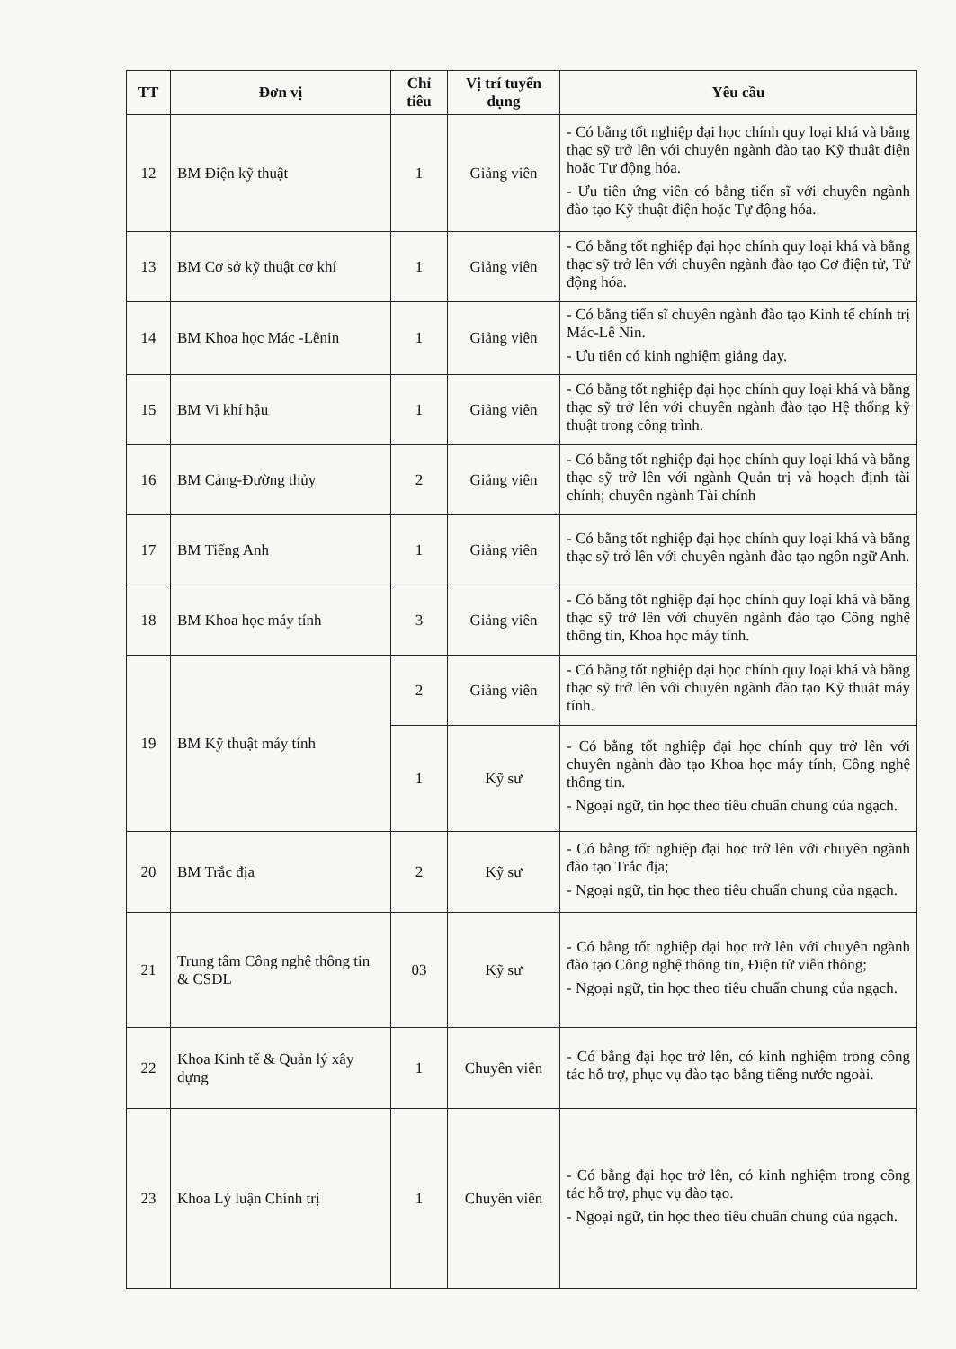| TT | Đơn vị | Chỉ tiêu | Vị trí tuyển dụng | Yêu cầu |
| --- | --- | --- | --- | --- |
| 12 | BM Điện kỹ thuật | 1 | Giảng viên | - Có bằng tốt nghiệp đại học chính quy loại khá và bằng thạc sỹ trở lên với chuyên ngành đào tạo Kỹ thuật điện hoặc Tự động hóa. - Ưu tiên ứng viên có bằng tiến sĩ với chuyên ngành đào tạo Kỹ thuật điện hoặc Tự động hóa. |
| 13 | BM Cơ sở kỹ thuật cơ khí | 1 | Giảng viên | - Có bằng tốt nghiệp đại học chính quy loại khá và bằng thạc sỹ trở lên với chuyên ngành đào tạo Cơ điện tử, Tử động hóa. |
| 14 | BM Khoa học Mác -Lênin | 1 | Giảng viên | - Có bằng tiến sĩ chuyên ngành đào tạo Kinh tế chính trị Mác-Lê Nin. - Ưu tiên có kinh nghiệm giảng dạy. |
| 15 | BM Vi khí hậu | 1 | Giảng viên | - Có bằng tốt nghiệp đại học chính quy loại khá và bằng thạc sỹ trở lên với chuyên ngành đào tạo Hệ thống kỹ thuật trong công trình. |
| 16 | BM Cảng-Đường thủy | 2 | Giảng viên | - Có bằng tốt nghiệp đại học chính quy loại khá và bằng thạc sỹ trở lên với ngành Quản trị và hoạch định tài chính; chuyên ngành Tài chính |
| 17 | BM Tiếng Anh | 1 | Giảng viên | - Có bằng tốt nghiệp đại học chính quy loại khá và bằng thạc sỹ trở lên với chuyên ngành đào tạo ngôn ngữ Anh. |
| 18 | BM Khoa học máy tính | 3 | Giảng viên | - Có bằng tốt nghiệp đại học chính quy loại khá và bằng thạc sỹ trở lên với chuyên ngành đào tạo Công nghệ thông tin, Khoa học máy tính. |
| 19 | BM Kỹ thuật máy tính | 2 | Giảng viên | - Có bằng tốt nghiệp đại học chính quy loại khá và bằng thạc sỹ trở lên với chuyên ngành đào tạo Kỹ thuật máy tính. |
| | | 1 | Kỹ sư | - Có bằng tốt nghiệp đại học chính quy trở lên với chuyên ngành đào tạo Khoa học máy tính, Công nghệ thông tin. - Ngoại ngữ, tin học theo tiêu chuẩn chung của ngạch. |
| 20 | BM Trắc địa | 2 | Kỹ sư | - Có bằng tốt nghiệp đại học trở lên với chuyên ngành đào tạo Trắc địa; - Ngoại ngữ, tin học theo tiêu chuẩn chung của ngạch. |
| 21 | Trung tâm Công nghệ thông tin & CSDL | 03 | Kỹ sư | - Có bằng tốt nghiệp đại học trở lên với chuyên ngành đào tạo Công nghệ thông tin, Điện tử viễn thông; - Ngoại ngữ, tin học theo tiêu chuẩn chung của ngạch. |
| 22 | Khoa Kinh tế & Quản lý xây dựng | 1 | Chuyên viên | - Có bằng đại học trở lên, có kinh nghiệm trong công tác hỗ trợ, phục vụ đào tạo bằng tiếng nước ngoài. |
| 23 | Khoa Lý luận Chính trị | 1 | Chuyên viên | - Có bằng đại học trở lên, có kinh nghiệm trong công tác hỗ trợ, phục vụ đào tạo. - Ngoại ngữ, tin học theo tiêu chuẩn chung của ngạch. |